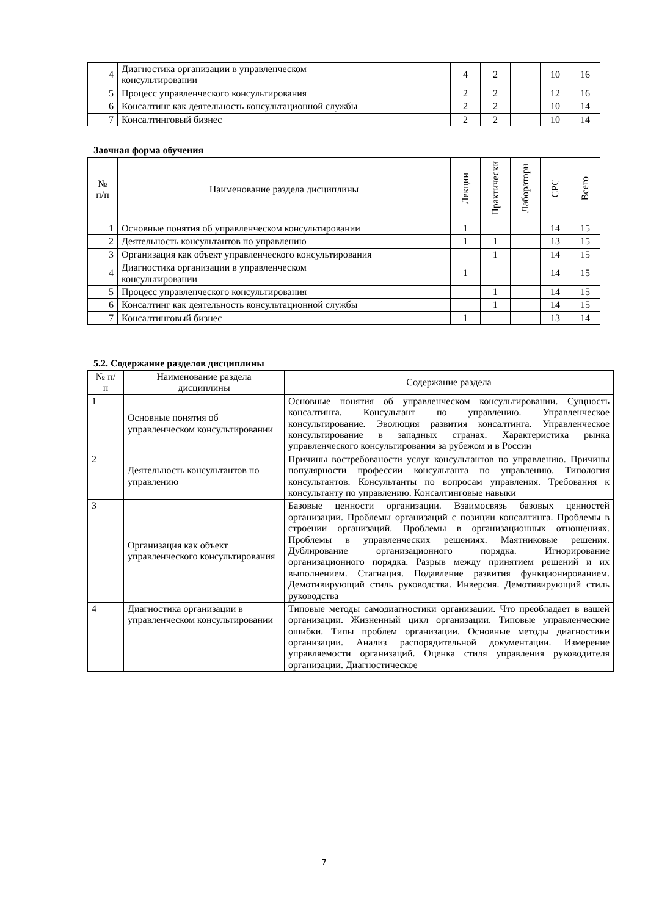| 4 | Диагностика организации в управленческом консультировании | 4 | 2 | | 10 | 16 |
| 5 | Процесс управленческого консультирования | 2 | 2 | | 12 | 16 |
| 6 | Консалтинг как деятельность консультационной службы | 2 | 2 | | 10 | 14 |
| 7 | Консалтинговый бизнес | 2 | 2 | | 10 | 14 |
Заочная форма обучения
| № п/п | Наименование раздела дисциплины | Лекции | Практически | Лабораторн | СРС | Всего |
| --- | --- | --- | --- | --- | --- | --- |
| 1 | Основные понятия об управленческом консультировании | 1 | | | 14 | 15 |
| 2 | Деятельность консультантов по управлению | 1 | 1 | | 13 | 15 |
| 3 | Организация как объект управленческого консультирования | | 1 | | 14 | 15 |
| 4 | Диагностика организации в управленческом консультировании | 1 | | | 14 | 15 |
| 5 | Процесс управленческого консультирования | | 1 | | 14 | 15 |
| 6 | Консалтинг как деятельность консультационной службы | | 1 | | 14 | 15 |
| 7 | Консалтинговый бизнес | 1 | | | 13 | 14 |
5.2. Содержание разделов дисциплины
| № п/ п | Наименование раздела дисциплины | Содержание раздела |
| 1 | Основные понятия об управленческом консультировании | Основные понятия об управленческом консультировании. Сущность консалтинга. Консультант по управлению. Управленческое консультирование. Эволюция развития консалтинга. Управленческое консультирование в западных странах. Характеристика рынка управленческого консультирования за рубежом и в России |
| 2 | Деятельность консультантов по управлению | Причины востребованости услуг консультантов по управлению. Причины популярности профессии консультанта по управлению. Типология консультантов. Консультанты по вопросам управления. Требования к консультанту по управлению. Консалтинговые навыки |
| 3 | Организация как объект управленческого консультирования | Базовые ценности организации. Взаимосвязь базовых ценностей организации. Проблемы организаций с позиции консалтинга. Проблемы в строении организаций. Проблемы в организационных отношениях. Проблемы в управленческих решениях. Маятниковые решения. Дублирование организационного порядка. Игнорирование организационного порядка. Разрыв между принятием решений и их выполнением. Стагнация. Подавление развития функционированием. Демотивирующий стиль руководства. Инверсия. Демотивирующий стиль руководства |
| 4 | Диагностика организации в управленческом консультировании | Типовые методы самодиагностики организации. Что преобладает в вашей организации. Жизненный цикл организации. Типовые управленческие ошибки. Типы проблем организации. Основные методы диагностики организации. Анализ распорядительной документации. Измерение управляемости организаций. Оценка стиля управления руководителя организации. Диагностическое |
7